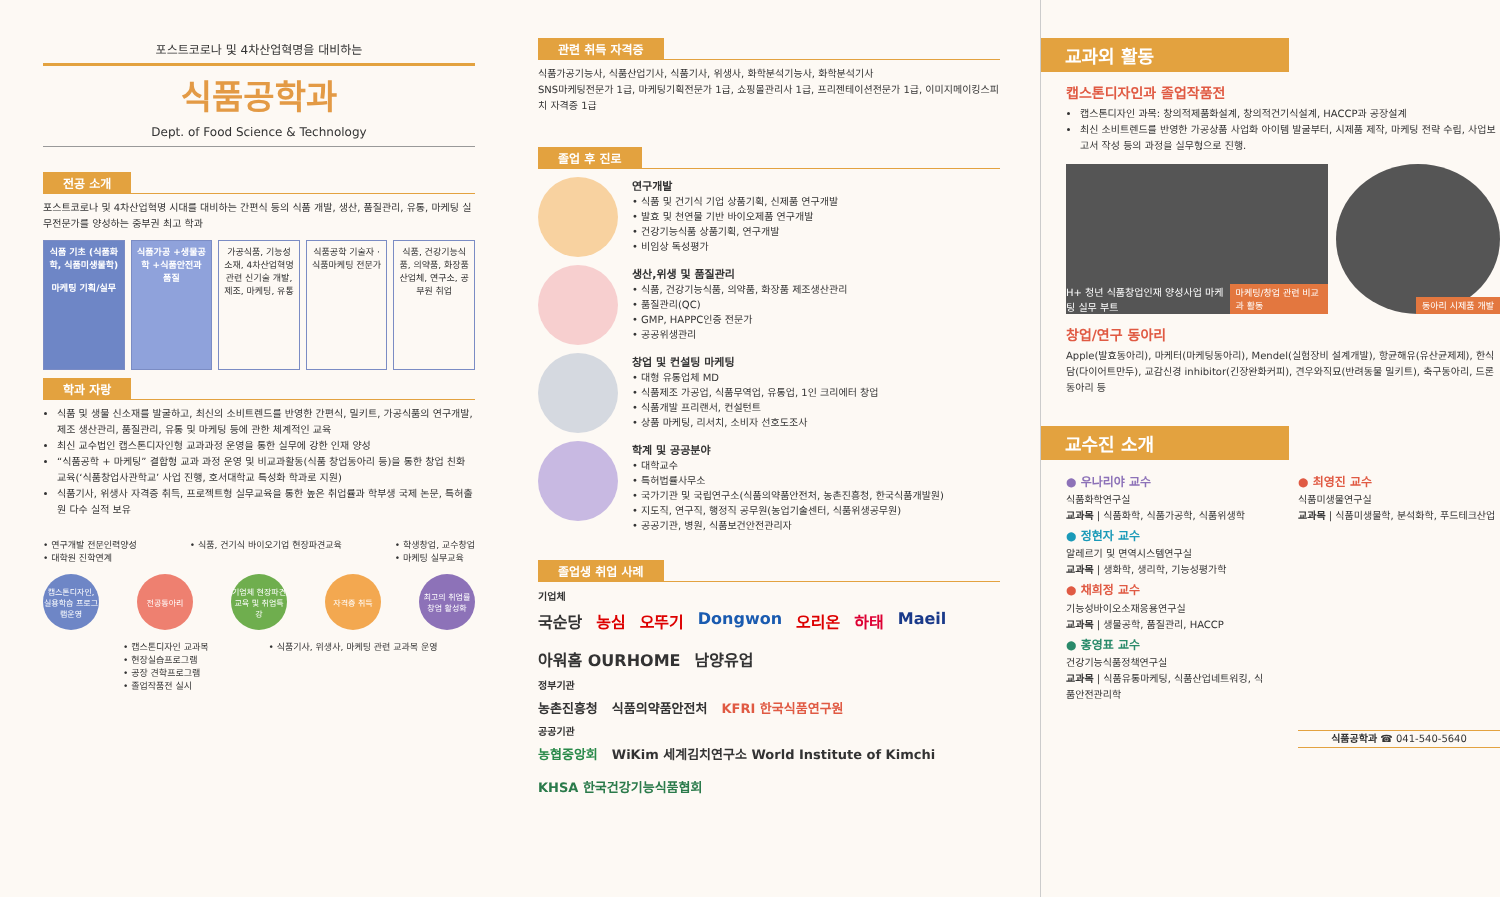포스트코로나 및 4차산업혁명을 대비하는
식품공학과
Dept. of Food Science & Technology
전공 소개
포스트코로나 및 4차산업혁명 시대를 대비하는 간편식 등의 식품 개발, 생산, 품질관리, 유통, 마케팅 실무전문가를 양성하는 중부권 최고 학과
식품 기초 (식품화학, 식품미생물학)
마케팅 기획/실무
식품가공 +생물공학 +식품안전과 품질 가공식품, 기능성소재, 4차산업혁명 관련 신기술 개발, 제조, 마케팅, 유통
식품공학 기술자 · 식품마케팅 전문가 식품, 건강기능식품, 의약품, 화장품 산업체, 연구소, 공무원 취업
학과 자랑
식품 및 생물 신소재를 발굴하고, 최신의 소비트렌드를 반영한 간편식, 밀키트, 가공식품의 연구개발, 제조 생산관리, 품질관리, 유통 및 마케팅 등에 관한 체계적인 교육
최신 교수법인 캡스톤디자인형 교과과정 운영을 통한 실무에 강한 인재 양성
“식품공학 + 마케팅” 결합형 교과 과정 운영 및 비교과활동(식품 창업동아리 등)을 통한 창업 친화 교육(‘식품창업사관학교’ 사업 진행, 호서대학교 특성화 학과로 지원)
식품기사, 위생사 자격증 취득, 프로젝트형 실무교육을 통한 높은 취업률과 학부생 국제 논문, 특허출원 다수 실적 보유
• 연구개발 전문인력양성
• 대학원 진학연계 • 식품, 건기식 바이오기업 현장파견교육 • 학생창업, 교수창업
• 마케팅 실무교육
캡스톤디자인, 실용학습 프로그램운영
전공동아리 기업체 현장파견 교육 및 취업특강
자격증 취득 최고의 취업률 창업 활성화
• 캡스톤디자인 교과목
• 현장실습프로그램
• 공장 견학프로그램
• 졸업작품전 실시 • 식품기사, 위생사, 마케팅 관련 교과목 운영
관련 취득 자격증
식품가공기능사, 식품산업기사, 식품기사, 위생사, 화학분석기능사, 화학분석기사
SNS마케팅전문가 1급, 마케팅기획전문가 1급, 쇼핑몰관리사 1급, 프리젠테이션전문가 1급, 이미지메이킹스피치 자격증 1급
졸업 후 진로
연구개발
• 식품 및 건기식 기업 상품기획, 신제품 연구개발
• 발효 및 천연물 기반 바이오제품 연구개발
• 건강기능식품 상품기획, 연구개발
• 비임상 독성평가
생산,위생 및 품질관리
• 식품, 건강기능식품, 의약품, 화장품 제조생산관리
• 품질관리(QC)
• GMP, HAPPC인증 전문가
• 공공위생관리
창업 및 컨설팅 마케팅
• 대형 유통업체 MD
• 식품제조 가공업, 식품무역업, 유통업, 1인 크리에터 창업
• 식품개발 프리랜서, 컨설턴트
• 상품 마케팅, 리서치, 소비자 선호도조사
학계 및 공공분야
• 대학교수
• 특허법률사무소
• 국가기관 및 국립연구소(식품의약품안전처, 농촌진흥청, 한국식품개발원)
• 지도직, 연구직, 행정직 공무원(농업기술센터, 식품위생공무원)
• 공공기관, 병원, 식품보건안전관리자
졸업생 취업 사례
기업체
국순당 농심 오뚜기 Dongwon 오리온 하태 Maeil 아워홈 OURHOME 남양유업
정부기관
농촌진흥청 식품의약품안전처 KFRI 한국식품연구원
공공기관
농협중앙회 WiKim 세계김치연구소 World Institute of Kimchi KHSA 한국건강기능식품협회
교과외 활동
캡스톤디자인과 졸업작품전
캡스톤디자인 과목: 창의적제품화설계, 창의적건기식설계, HACCP과 공장설계
최신 소비트렌드를 반영한 가공상품 사업화 아이템 발굴부터, 시제품 제작, 마케팅 전략 수립, 사업보고서 작성 등의 과정을 실무형으로 진행.
H+ 청년 식품창업인재 양성사업 마케팅 실무 부트 마케팅/창업 관련 비교과 활동
동아리 시제품 개발
창업/연구 동아리
Apple(발효동아리), 마케터(마케팅동아리), Mendel(실험장비 설계개발), 항균해유(유산균제제), 한식담(다이어트만두), 교감신경 inhibitor(긴장완화커피), 견우와직묘(반려동물 밀키트), 축구동아리, 드론동아리 등
교수진 소개
● 우나리야 교수
식품화학연구실
교과목 | 식품화학, 식품가공학, 식품위생학
● 정현자 교수
알레르기 및 면역시스템연구실
교과목 | 생화학, 생리학, 기능성평가학
● 채희정 교수
기능성바이오소재응용연구실
교과목 | 생물공학, 품질관리, HACCP
● 홍영표 교수
건강기능식품정책연구실
교과목 | 식품유통마케팅, 식품산업네트워킹, 식품안전관리학
● 최영진 교수
식품미생물연구실
교과목 | 식품미생물학, 분석화학, 푸드테크산업
식품공학과 ☎ 041-540-5640